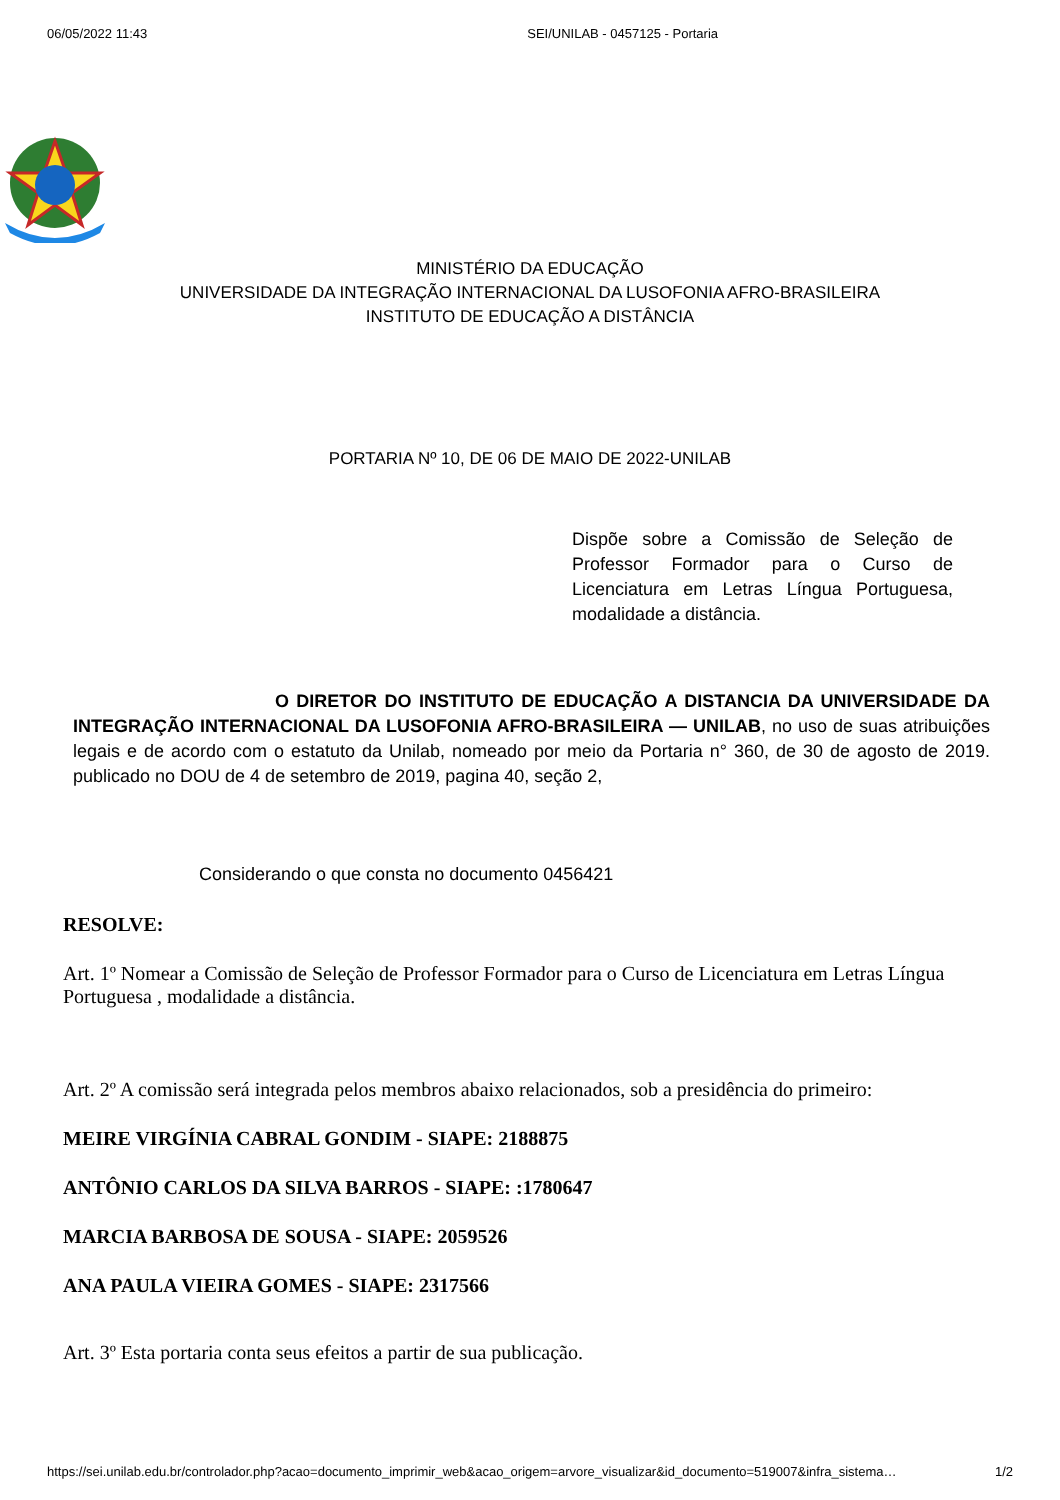06/05/2022 11:43 SEI/UNILAB - 0457125 - Portaria
MINISTÉRIO DA EDUCAÇÃO
UNIVERSIDADE DA INTEGRAÇÃO INTERNACIONAL DA LUSOFONIA AFRO-BRASILEIRA
INSTITUTO DE EDUCAÇÃO A DISTÂNCIA
PORTARIA Nº 10, DE 06 DE MAIO DE 2022-UNILAB
Dispõe sobre a Comissão de Seleção de Professor Formador para o Curso de Licenciatura em Letras Língua Portuguesa, modalidade a distância.
O DIRETOR DO INSTITUTO DE EDUCAÇÃO A DISTANCIA DA UNIVERSIDADE DA INTEGRAÇÃO INTERNACIONAL DA LUSOFONIA AFRO-BRASILEIRA — UNILAB, no uso de suas atribuições legais e de acordo com o estatuto da Unilab, nomeado por meio da Portaria n° 360, de 30 de agosto de 2019. publicado no DOU de 4 de setembro de 2019, pagina 40, seção 2,
Considerando o que consta no documento 0456421
RESOLVE:
Art. 1º Nomear a Comissão de Seleção de Professor Formador para o Curso de Licenciatura em Letras Língua Portuguesa , modalidade a distância.
Art. 2º A comissão será integrada pelos membros abaixo relacionados, sob a presidência do primeiro:
MEIRE VIRGÍNIA CABRAL GONDIM - SIAPE: 2188875
ANTÔNIO CARLOS DA SILVA BARROS - SIAPE: :1780647
MARCIA BARBOSA DE SOUSA - SIAPE: 2059526
ANA PAULA VIEIRA GOMES - SIAPE: 2317566
Art. 3º Esta portaria conta seus efeitos a partir de sua publicação.
https://sei.unilab.edu.br/controlador.php?acao=documento_imprimir_web&acao_origem=arvore_visualizar&id_documento=519007&infra_sistema… 1/2